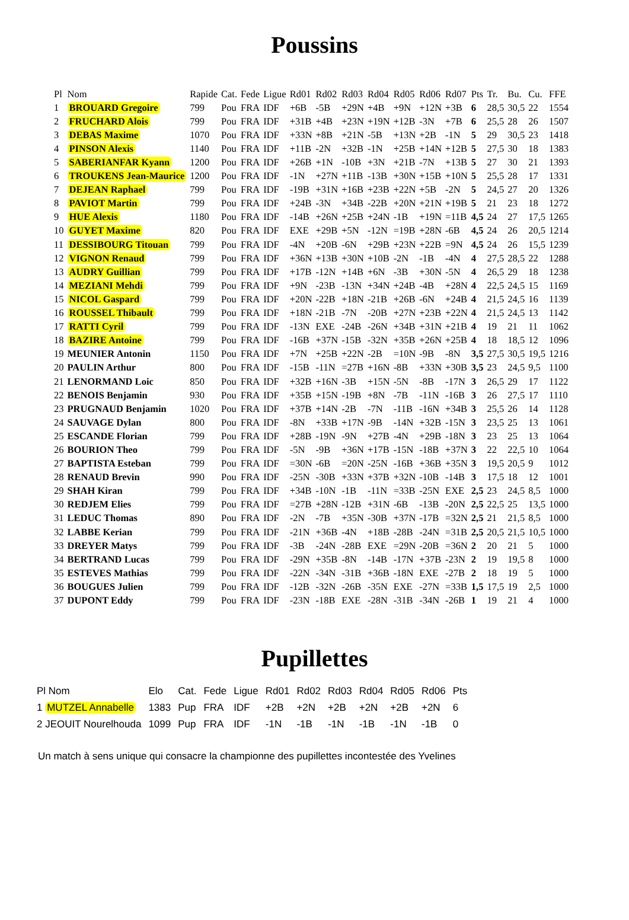Poussins
| Pl | Nom | Rapide | Cat. | Fede | Ligue | Rd01 | Rd02 | Rd03 | Rd04 | Rd05 | Rd06 | Rd07 | Pts | Tr. | Bu. | Cu. | FFE |
| --- | --- | --- | --- | --- | --- | --- | --- | --- | --- | --- | --- | --- | --- | --- | --- | --- | --- |
| 1 | BROUARD Gregoire | 799 | Pou | FRA | IDF | +6B | -5B | +29N | +4B | +9N | +12N | +3B | 6 | 28,5 | 30,5 | 22 | 1554 |
| 2 | FRUCHARD Alois | 799 | Pou | FRA | IDF | +31B | +4B | +23N | +19N | +12B | -3N | +7B | 6 | 25,5 | 28 | 26 | 1507 |
| 3 | DEBAS Maxime | 1070 | Pou | FRA | IDF | +33N | +8B | +21N | -5B | +13N | +2B | -1N | 5 | 29 | 30,5 | 23 | 1418 |
| 4 | PINSON Alexis | 1140 | Pou | FRA | IDF | +11B | -2N | +32B | -1N | +25B | +14N | +12B | 5 | 27,5 | 30 | 18 | 1383 |
| 5 | SABERIANFAR Kyann | 1200 | Pou | FRA | IDF | +26B | +1N | -10B | +3N | +21B | -7N | +13B | 5 | 27 | 30 | 21 | 1393 |
| 6 | TROUKENS Jean-Maurice | 1200 | Pou | FRA | IDF | -1N | +27N | +11B | -13B | +30N | +15B | +10N | 5 | 25,5 | 28 | 17 | 1331 |
| 7 | DEJEAN Raphael | 799 | Pou | FRA | IDF | -19B | +31N | +16B | +23B | +22N | +5B | -2N | 5 | 24,5 | 27 | 20 | 1326 |
| 8 | PAVIOT Martin | 799 | Pou | FRA | IDF | +24B | -3N | +34B | -22B | +20N | +21N | +19B | 5 | 21 | 23 | 18 | 1272 |
| 9 | HUE Alexis | 1180 | Pou | FRA | IDF | -14B | +26N | +25B | +24N | -1B | +19N | =11B | 4,5 | 24 | 27 | 17,5 | 1265 |
| 10 | GUYET Maxime | 820 | Pou | FRA | IDF | EXE | +29B | +5N | -12N | =19B | +28N | -6B | 4,5 | 24 | 26 | 20,5 | 1214 |
| 11 | DESSIBOURG Titouan | 799 | Pou | FRA | IDF | -4N | +20B | -6N | +29B | +23N | +22B | =9N | 4,5 | 24 | 26 | 15,5 | 1239 |
| 12 | VIGNON Renaud | 799 | Pou | FRA | IDF | +36N | +13B | +30N | +10B | -2N | -1B | -4N | 4 | 27,5 | 28,5 | 22 | 1288 |
| 13 | AUDRY Guillian | 799 | Pou | FRA | IDF | +17B | -12N | +14B | +6N | -3B | +30N | -5N | 4 | 26,5 | 29 | 18 | 1238 |
| 14 | MEZIANI Mehdi | 799 | Pou | FRA | IDF | +9N | -23B | -13N | +34N | +24B | -4B | +28N | 4 | 22,5 | 24,5 | 15 | 1169 |
| 15 | NICOL Gaspard | 799 | Pou | FRA | IDF | +20N | -22B | +18N | -21B | +26B | -6N | +24B | 4 | 21,5 | 24,5 | 16 | 1139 |
| 16 | ROUSSEL Thibault | 799 | Pou | FRA | IDF | +18N | -21B | -7N | -20B | +27N | +23B | +22N | 4 | 21,5 | 24,5 | 13 | 1142 |
| 17 | RATTI Cyril | 799 | Pou | FRA | IDF | -13N | EXE | -24B | -26N | +34B | +31N | +21B | 4 | 19 | 21 | 11 | 1062 |
| 18 | BAZIRE Antoine | 799 | Pou | FRA | IDF | -16B | +37N | -15B | -32N | +35B | +26N | +25B | 4 | 18 | 18,5 | 12 | 1096 |
| 19 | MEUNIER Antonin | 1150 | Pou | FRA | IDF | +7N | +25B | +22N | -2B | =10N | -9B | -8N | 3,5 | 27,5 | 30,5 | 19,5 | 1216 |
| 20 | PAULIN Arthur | 800 | Pou | FRA | IDF | -15B | -11N | =27B | +16N | -8B | +33N | +30B | 3,5 | 23 | 24,5 | 9,5 | 1100 |
| 21 | LENORMAND Loic | 850 | Pou | FRA | IDF | +32B | +16N | -3B | +15N | -5N | -8B | -17N | 3 | 26,5 | 29 | 17 | 1122 |
| 22 | BENOIS Benjamin | 930 | Pou | FRA | IDF | +35B | +15N | -19B | +8N | -7B | -11N | -16B | 3 | 26 | 27,5 | 17 | 1110 |
| 23 | PRUGNAUD Benjamin | 1020 | Pou | FRA | IDF | +37B | +14N | -2B | -7N | -11B | -16N | +34B | 3 | 25,5 | 26 | 14 | 1128 |
| 24 | SAUVAGE Dylan | 800 | Pou | FRA | IDF | -8N | +33B | +17N | -9B | -14N | +32B | -15N | 3 | 23,5 | 25 | 13 | 1061 |
| 25 | ESCANDE Florian | 799 | Pou | FRA | IDF | +28B | -19N | -9N | +27B | -4N | +29B | -18N | 3 | 23 | 25 | 13 | 1064 |
| 26 | BOURION Theo | 799 | Pou | FRA | IDF | -5N | -9B | +36N | +17B | -15N | -18B | +37N | 3 | 22 | 22,5 | 10 | 1064 |
| 27 | BAPTISTA Esteban | 799 | Pou | FRA | IDF | =30N | -6B | =20N | -25N | -16B | +36B | +35N | 3 | 19,5 | 20,5 | 9 | 1012 |
| 28 | RENAUD Brevin | 990 | Pou | FRA | IDF | -25N | -30B | +33N | +37B | +32N | -10B | -14B | 3 | 17,5 | 18 | 12 | 1001 |
| 29 | SHAH Kiran | 799 | Pou | FRA | IDF | +34B | -10N | -1B | -11N | =33B | -25N | EXE | 2,5 | 23 | 24,5 | 8,5 | 1000 |
| 30 | REDJEM Elies | 799 | Pou | FRA | IDF | =27B | +28N | -12B | +31N | -6B | -13B | -20N | 2,5 | 22,5 | 25 | 13,5 | 1000 |
| 31 | LEDUC Thomas | 890 | Pou | FRA | IDF | -2N | -7B | +35N | -30B | +37N | -17B | =32N | 2,5 | 21 | 21,5 | 8,5 | 1000 |
| 32 | LABBE Kerian | 799 | Pou | FRA | IDF | -21N | +36B | -4N | +18B | -28B | -24N | =31B | 2,5 | 20,5 | 21,5 | 10,5 | 1000 |
| 33 | DREYER Matys | 799 | Pou | FRA | IDF | -3B | -24N | -28B | EXE | =29N | -20B | =36N | 2 | 20 | 21 | 5 | 1000 |
| 34 | BERTRAND Lucas | 799 | Pou | FRA | IDF | -29N | +35B | -8N | -14B | -17N | +37B | -23N | 2 | 19 | 19,5 | 8 | 1000 |
| 35 | ESTEVES Mathias | 799 | Pou | FRA | IDF | -22N | -34N | -31B | +36B | -18N | EXE | -27B | 2 | 18 | 19 | 5 | 1000 |
| 36 | BOUGUES Julien | 799 | Pou | FRA | IDF | -12B | -32N | -26B | -35N | EXE | -27N | =33B | 1,5 | 17,5 | 19 | 2,5 | 1000 |
| 37 | DUPONT Eddy | 799 | Pou | FRA | IDF | -23N | -18B | EXE | -28N | -31B | -34N | -26B | 1 | 19 | 21 | 4 | 1000 |
Pupillettes
| Pl Nom | Elo | Cat. | Fede | Ligue | Rd01 | Rd02 | Rd03 | Rd04 | Rd05 | Rd06 | Pts |
| --- | --- | --- | --- | --- | --- | --- | --- | --- | --- | --- | --- |
| 1 MUTZEL Annabelle | 1383 | Pup | FRA | IDF | +2B | +2N | +2B | +2N | +2B | +2N | 6 |
| 2 JEOUIT Nourelhouda | 1099 | Pup | FRA | IDF | -1N | -1B | -1N | -1B | -1N | -1B | 0 |
Un match à sens unique qui consacre la championne des pupillettes incontestée des Yvelines